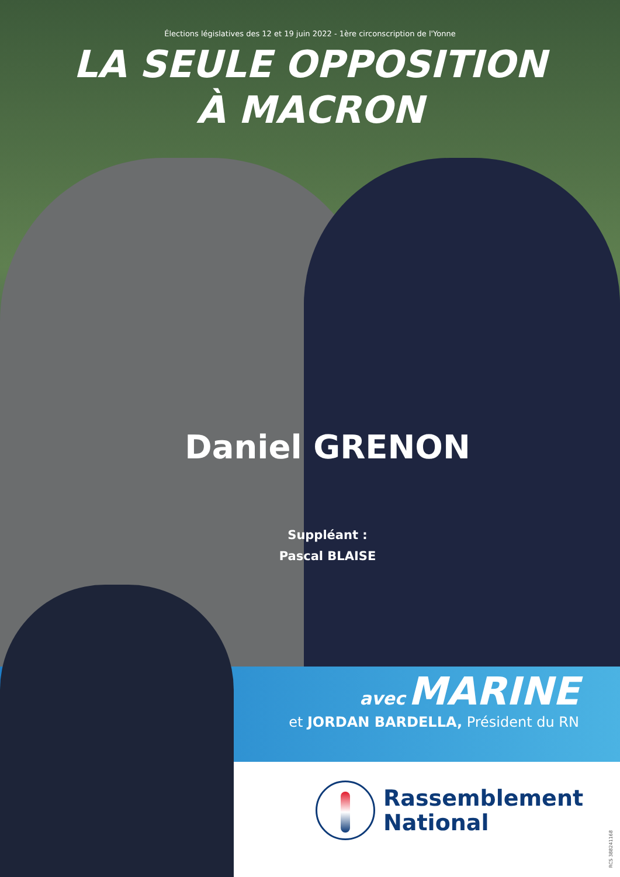Élections législatives des 12 et 19 juin 2022 - 1ère circonscription de l'Yonne
LA SEULE OPPOSITION
À MACRON
Daniel GRENON
Suppléant :
Pascal BLAISE
avec MARINE
et JORDAN BARDELLA, Président du RN
Rassemblement
National
RCS 388241168